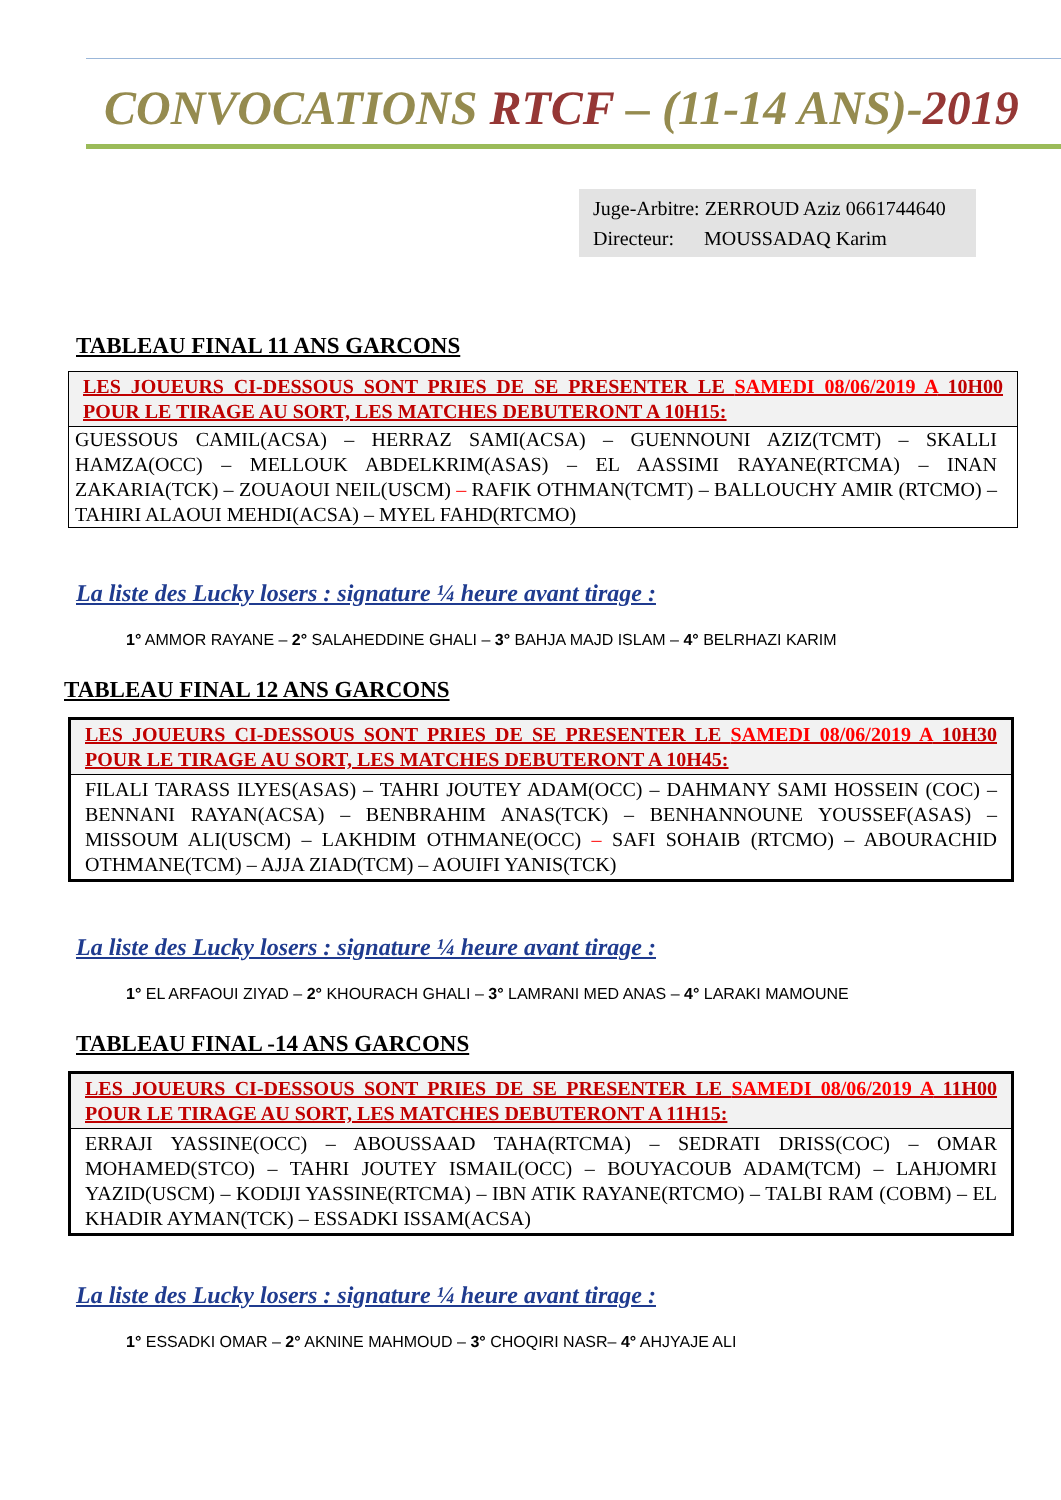CONVOCATIONS RTCF – (11-14 ANS)-2019
Juge-Arbitre: ZERROUD Aziz 0661744640
Directeur: MOUSSADAQ Karim
TABLEAU FINAL 11 ANS GARCONS
| LES JOUEURS CI-DESSOUS SONT PRIES DE SE PRESENTER LE SAMEDI 08/06/2019 A 10H00 POUR LE TIRAGE AU SORT, LES MATCHES DEBUTERONT A 10H15: |
| GUESSOUS CAMIL(ACSA) – HERRAZ SAMI(ACSA) – GUENNOUNI AZIZ(TCMT) – SKALLI HAMZA(OCC) – MELLOUK ABDELKRIM(ASAS) – EL AASSIMI RAYANE(RTCMA) – INAN ZAKARIA(TCK) – ZOUAOUI NEIL(USCM) – RAFIK OTHMAN(TCMT) – BALLOUCHY AMIR (RTCMO) – TAHIRI ALAOUI MEHDI(ACSA) – MYEL FAHD(RTCMO) |
La liste des Lucky losers : signature ¼ heure avant tirage :
1° AMMOR RAYANE – 2° SALAHEDDINE GHALI – 3° BAHJA MAJD ISLAM – 4° BELRHAZI KARIM
TABLEAU FINAL 12 ANS GARCONS
| LES JOUEURS CI-DESSOUS SONT PRIES DE SE PRESENTER LE SAMEDI 08/06/2019 A 10H30 POUR LE TIRAGE AU SORT, LES MATCHES DEBUTERONT A 10H45: |
| FILALI TARASS ILYES(ASAS) – TAHRI JOUTEY ADAM(OCC) – DAHMANY SAMI HOSSEIN (COC) – BENNANI RAYAN(ACSA) – BENBRAHIM ANAS(TCK) – BENHANNOUNE YOUSSEF(ASAS) – MISSOUM ALI(USCM) – LAKHDIM OTHMANE(OCC) – SAFI SOHAIB (RTCMO) – ABOURACHID OTHMANE(TCM) – AJJA ZIAD(TCM) – AOUIFI YANIS(TCK) |
La liste des Lucky losers : signature ¼ heure avant tirage :
1° EL ARFAOUI ZIYAD – 2° KHOURACH GHALI – 3° LAMRANI MED ANAS – 4° LARAKI MAMOUNE
TABLEAU FINAL -14 ANS GARCONS
| LES JOUEURS CI-DESSOUS SONT PRIES DE SE PRESENTER LE SAMEDI 08/06/2019 A 11H00 POUR LE TIRAGE AU SORT, LES MATCHES DEBUTERONT A 11H15: |
| ERRAJI YASSINE(OCC) – ABOUSSAAD TAHA(RTCMA) – SEDRATI DRISS(COC) – OMAR MOHAMED(STCO) – TAHRI JOUTEY ISMAIL(OCC) – BOUYACOUB ADAM(TCM) – LAHJOMRI YAZID(USCM) – KODIJI YASSINE(RTCMA) – IBN ATIK RAYANE(RTCMO) – TALBI RAM (COBM) – EL KHADIR AYMAN(TCK) – ESSADKI ISSAM(ACSA) |
La liste des Lucky losers : signature ¼ heure avant tirage :
1° ESSADKI OMAR – 2° AKNINE MAHMOUD – 3° CHOQIRI NASR– 4° AHJYAJE ALI